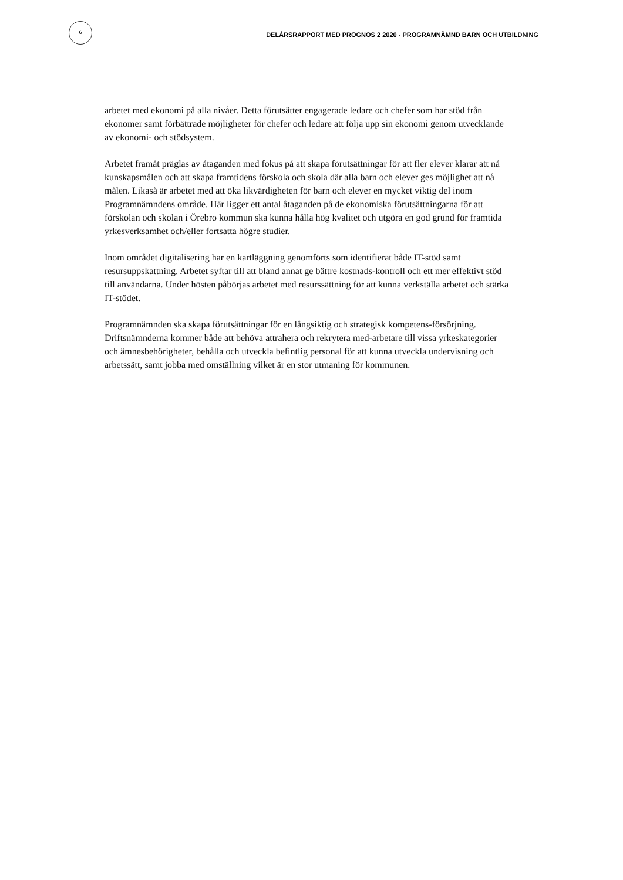6
DELÅRSRAPPORT MED PROGNOS 2 2020 - PROGRAMNÄMND BARN OCH UTBILDNING
arbetet med ekonomi på alla nivåer. Detta förutsätter engagerade ledare och chefer som har stöd från ekonomer samt förbättrade möjligheter för chefer och ledare att följa upp sin ekonomi genom utvecklande av ekonomi- och stödsystem.
Arbetet framåt präglas av åtaganden med fokus på att skapa förutsättningar för att fler elever klarar att nå kunskapsmålen och att skapa framtidens förskola och skola där alla barn och elever ges möjlighet att nå målen. Likaså är arbetet med att öka likvärdigheten för barn och elever en mycket viktig del inom Programnämndens område. Här ligger ett antal åtaganden på de ekonomiska förutsättningarna för att förskolan och skolan i Örebro kommun ska kunna hålla hög kvalitet och utgöra en god grund för framtida yrkesverksamhet och/eller fortsatta högre studier.
Inom området digitalisering har en kartläggning genomförts som identifierat både IT-stöd samt resursuppskattning. Arbetet syftar till att bland annat ge bättre kostnads-kontroll och ett mer effektivt stöd till användarna. Under hösten påbörjas arbetet med resurssättning för att kunna verkställa arbetet och stärka IT-stödet.
Programnämnden ska skapa förutsättningar för en långsiktig och strategisk kompetens-försörjning. Driftsnämnderna kommer både att behöva attrahera och rekrytera med-arbetare till vissa yrkeskategorier och ämnesbehörigheter, behålla och utveckla befintlig personal för att kunna utveckla undervisning och arbetssätt, samt jobba med omställning vilket är en stor utmaning för kommunen.